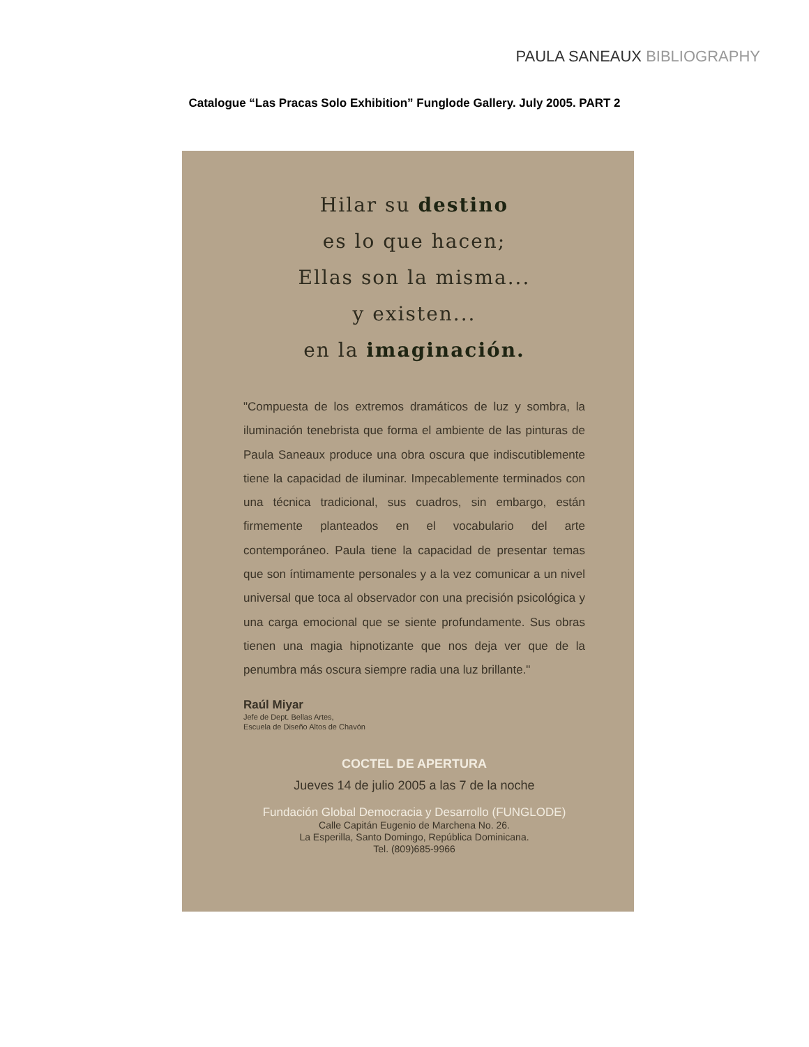PAULA SANEAUX BIBLIOGRAPHY
Catalogue “Las Pracas Solo Exhibition” Funglode Gallery. July 2005. PART 2
Hilar su destino
es lo que hacen;
Ellas son la misma...
y existen...
en la imaginación.
"Compuesta de los extremos dramáticos de luz y sombra, la iluminación tenebrista que forma el ambiente de las pinturas de Paula Saneaux produce una obra oscura que indiscutiblemente tiene la capacidad de iluminar. Impecablemente terminados con una técnica tradicional, sus cuadros, sin embargo, están firmemente planteados en el vocabulario del arte contemporáneo. Paula tiene la capacidad de presentar temas que son íntimamente personales y a la vez comunicar a un nivel universal que toca al observador con una precisión psicológica y una carga emocional que se siente profundamente. Sus obras tienen una magia hipnotizante que nos deja ver que de la penumbra más oscura siempre radia una luz brillante."
Raúl Miyar
Jefe de Dept. Bellas Artes,
Escuela de Diseño Altos de Chavón
COCTEL DE APERTURA
Jueves 14 de julio 2005 a las 7 de la noche
Fundación Global Democracia y Desarrollo (FUNGLODE)
Calle Capitán Eugenio de Marchena No. 26.
La Esperilla, Santo Domingo, República Dominicana.
Tel. (809)685-9966